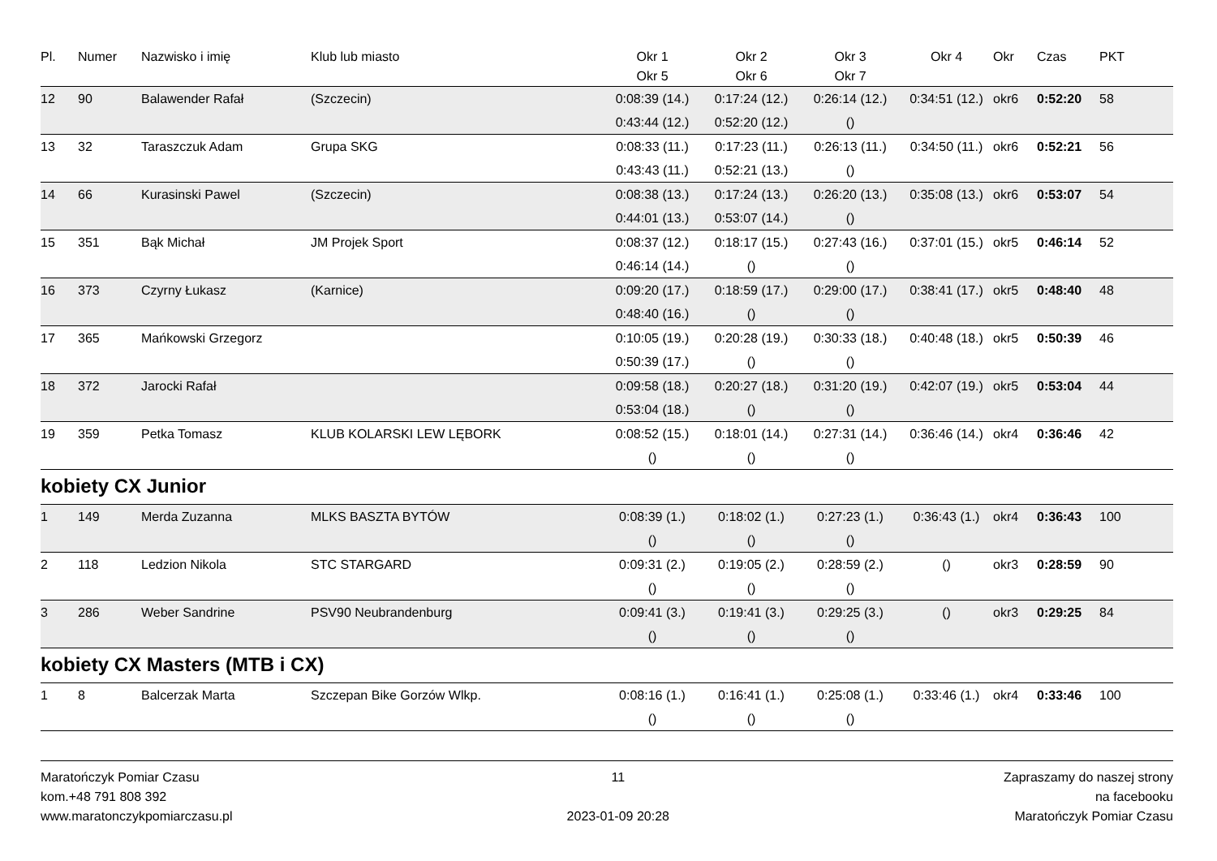| Pl. | Numer | Nazwisko i imię | Klub lub miasto | Okr 1 | Okr 2 | Okr 3 | Okr 4 | Okr | Czas | PKT |
| --- | --- | --- | --- | --- | --- | --- | --- | --- | --- | --- |
| | | | | Okr 5 | Okr 6 | Okr 7 | | | | |
| 12 | 90 | Balawender Rafał | (Szczecin) | 0:08:39 (14.) | 0:17:24 (12.) | 0:26:14 (12.) | 0:34:51 (12.) | okr6 | 0:52:20 | 58 |
| | | | | 0:43:44 (12.) | 0:52:20 (12.) | () | | | | |
| 13 | 32 | Taraszczuk Adam | Grupa SKG | 0:08:33 (11.) | 0:17:23 (11.) | 0:26:13 (11.) | 0:34:50 (11.) | okr6 | 0:52:21 | 56 |
| | | | | 0:43:43 (11.) | 0:52:21 (13.) | () | | | | |
| 14 | 66 | Kurasinski Pawel | (Szczecin) | 0:08:38 (13.) | 0:17:24 (13.) | 0:26:20 (13.) | 0:35:08 (13.) | okr6 | 0:53:07 | 54 |
| | | | | 0:44:01 (13.) | 0:53:07 (14.) | () | | | | |
| 15 | 351 | Bąk Michał | JM Projek Sport | 0:08:37 (12.) | 0:18:17 (15.) | 0:27:43 (16.) | 0:37:01 (15.) | okr5 | 0:46:14 | 52 |
| | | | | 0:46:14 (14.) | () | () | | | | |
| 16 | 373 | Czyrny Łukasz | (Karnice) | 0:09:20 (17.) | 0:18:59 (17.) | 0:29:00 (17.) | 0:38:41 (17.) | okr5 | 0:48:40 | 48 |
| | | | | 0:48:40 (16.) | () | () | | | | |
| 17 | 365 | Mańkowski Grzegorz | | 0:10:05 (19.) | 0:20:28 (19.) | 0:30:33 (18.) | 0:40:48 (18.) | okr5 | 0:50:39 | 46 |
| | | | | 0:50:39 (17.) | () | () | | | | |
| 18 | 372 | Jarocki Rafał | | 0:09:58 (18.) | 0:20:27 (18.) | 0:31:20 (19.) | 0:42:07 (19.) | okr5 | 0:53:04 | 44 |
| | | | | 0:53:04 (18.) | () | () | | | | |
| 19 | 359 | Petka Tomasz | KLUB KOLARSKI LEW LĘBORK | 0:08:52 (15.) | 0:18:01 (14.) | 0:27:31 (14.) | 0:36:46 (14.) | okr4 | 0:36:46 | 42 |
| | | | | () | () | () | | | | |
kobiety CX Junior
| 1 | 149 | Merda Zuzanna | MLKS BASZTA BYTÓW | 0:08:39 (1.) | 0:18:02 (1.) | 0:27:23 (1.) | 0:36:43 (1.) | okr4 | 0:36:43 | 100 |
| | | | | () | () | () | | | | |
| 2 | 118 | Ledzion Nikola | STC STARGARD | 0:09:31 (2.) | 0:19:05 (2.) | 0:28:59 (2.) | () | okr3 | 0:28:59 | 90 |
| | | | | () | () | () | | | | |
| 3 | 286 | Weber Sandrine | PSV90 Neubrandenburg | 0:09:41 (3.) | 0:19:41 (3.) | 0:29:25 (3.) | () | okr3 | 0:29:25 | 84 |
| | | | | () | () | () | | | | |
kobiety CX Masters (MTB i CX)
| 1 | 8 | Balcerzak Marta | Szczepan Bike Gorzów Wlkp. | 0:08:16 (1.) | 0:16:41 (1.) | 0:25:08 (1.) | 0:33:46 (1.) | okr4 | 0:33:46 | 100 |
| | | | | () | () | () | | | | |
Maratończyk Pomiar Czasu
kom.+48 791 808 392
www.maratonczykpomiarczasu.pl
11
2023-01-09 20:28
Zapraszamy do naszej strony
na facebooku
Maratończyk Pomiar Czasu